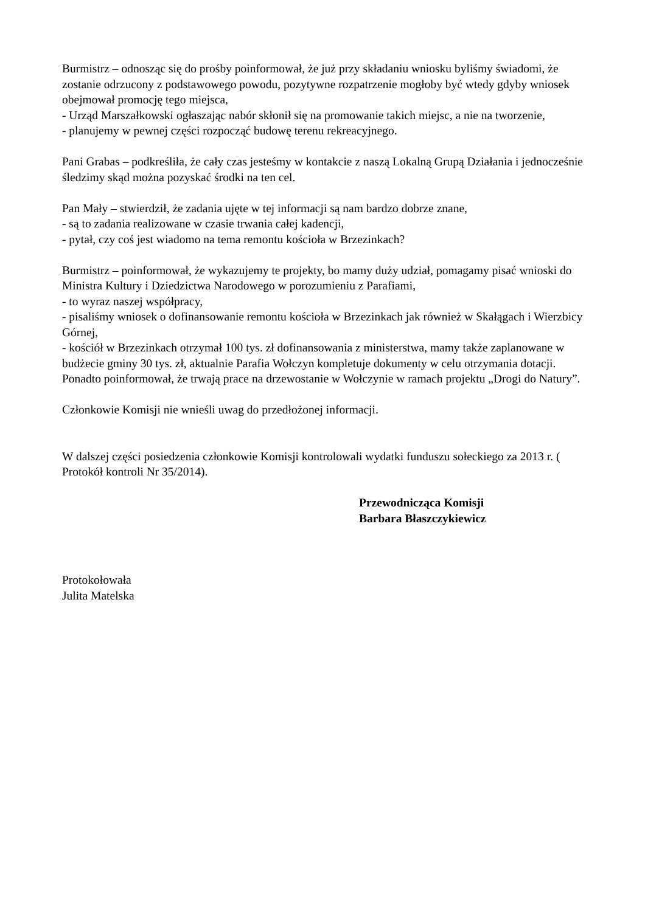Burmistrz – odnosząc się do prośby poinformował, że już przy składaniu wniosku byliśmy świadomi, że zostanie odrzucony z podstawowego powodu, pozytywne rozpatrzenie mogłoby być wtedy gdyby wniosek obejmował promocję tego miejsca,
- Urząd Marszałkowski ogłaszając nabór skłonił się na promowanie takich miejsc, a nie na tworzenie,
- planujemy w pewnej części rozpocząć budowę terenu rekreacyjnego.
Pani Grabas – podkreśliła, że cały czas jesteśmy w kontakcie z naszą Lokalną Grupą Działania i jednocześnie śledzimy skąd można pozyskać środki na ten cel.
Pan Mały – stwierdził, że zadania ujęte w tej informacji są nam bardzo dobrze znane,
- są to zadania realizowane w czasie trwania całej kadencji,
- pytał, czy coś jest wiadomo na tema remontu kościoła w Brzezinkach?
Burmistrz – poinformował, że wykazujemy te projekty, bo mamy duży udział, pomagamy pisać wnioski do Ministra Kultury i Dziedzictwa Narodowego w porozumieniu z Parafiami,
- to wyraz naszej współpracy,
- pisaliśmy wniosek o dofinansowanie remontu kościoła w Brzezinkach jak również w Skałągach i Wierzbicy Górnej,
- kościół w Brzezinkach otrzymał 100 tys. zł dofinansowania z ministerstwa, mamy także zaplanowane w budżecie gminy 30 tys. zł, aktualnie Parafia Wołczyn kompletuje dokumenty w celu otrzymania dotacji.
Ponadto poinformował, że trwają prace na drzewostanie w Wołczynie w ramach projektu „Drogi do Natury”.
Członkowie Komisji nie wnieśli uwag do przedłożonej informacji.
W dalszej części posiedzenia członkowie Komisji kontrolowali wydatki funduszu sołeckiego za 2013 r. ( Protokół kontroli Nr 35/2014).
Przewodnicząca Komisji
Barbara Błaszczykiewicz
Protokołowała
Julita Matelska